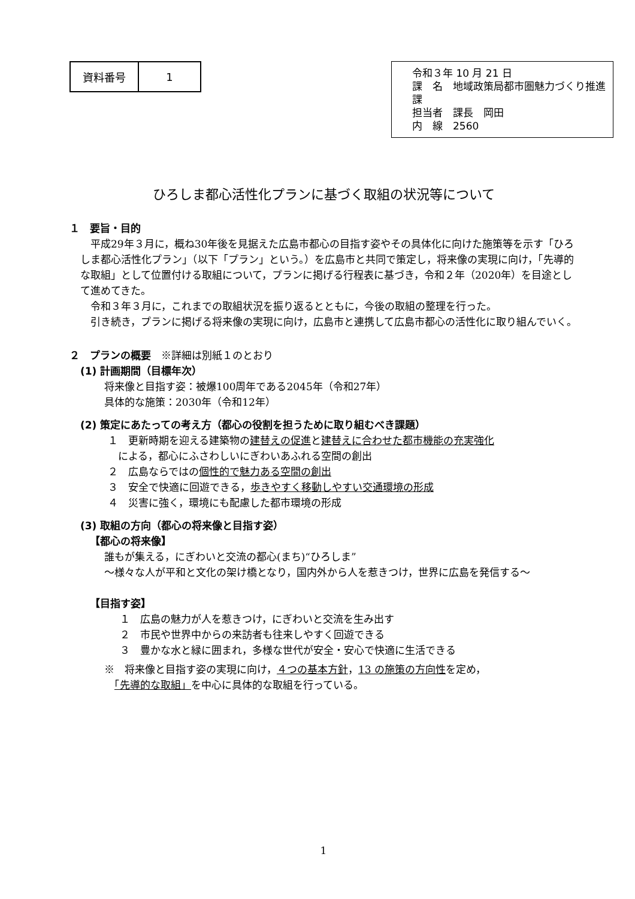| 資料番号 | 1 |
令和３年 10 月 21 日
課　名　地域政策局都市圏魅力づくり推進課
担当者　課長　岡田
内　線　2560
ひろしま都心活性化プランに基づく取組の状況等について
１　要旨・目的
平成29年３月に，概ね30年後を見据えた広島市都心の目指す姿やその具体化に向けた施策等を示す「ひろしま都心活性化プラン」（以下「プラン」という。）を広島市と共同で策定し，将来像の実現に向け，「先導的な取組」として位置付ける取組について，プランに掲げる行程表に基づき，令和２年（2020年）を目途として進めてきた。
令和３年３月に，これまでの取組状況を振り返るとともに，今後の取組の整理を行った。
引き続き，プランに掲げる将来像の実現に向け，広島市と連携して広島市都心の活性化に取り組んでいく。
２　プランの概要　※詳細は別紙１のとおり
(1) 計画期間（目標年次）
将来像と目指す姿：被爆100周年である2045年（令和27年）
具体的な施策：2030年（令和12年）
(2) 策定にあたっての考え方（都心の役割を担うために取り組むべき課題）
１　更新時期を迎える建築物の建替えの促進と建替えに合わせた都市機能の充実強化
　による，都心にふさわしいにぎわいあふれる空間の創出
２　広島ならではの個性的で魅力ある空間の創出
３　安全で快適に回遊できる，歩きやすく移動しやすい交通環境の形成
４　災害に強く，環境にも配慮した都市環境の形成
(3) 取組の方向（都心の将来像と目指す姿）
【都心の将来像】
誰もが集える，にぎわいと交流の都心(まち)“ひろしま”
～様々な人が平和と文化の架け橋となり，国内外から人を惹きつけ，世界に広島を発信する～
【目指す姿】
１　広島の魅力が人を惹きつけ，にぎわいと交流を生み出す
２　市民や世界中からの来訪者も往来しやすく回遊できる
３　豊かな水と緑に囲まれ，多様な世代が安全・安心で快適に生活できる
※　将来像と目指す姿の実現に向け，４つの基本方針，13 の施策の方向性を定め，
　「先導的な取組」を中心に具体的な取組を行っている。
1